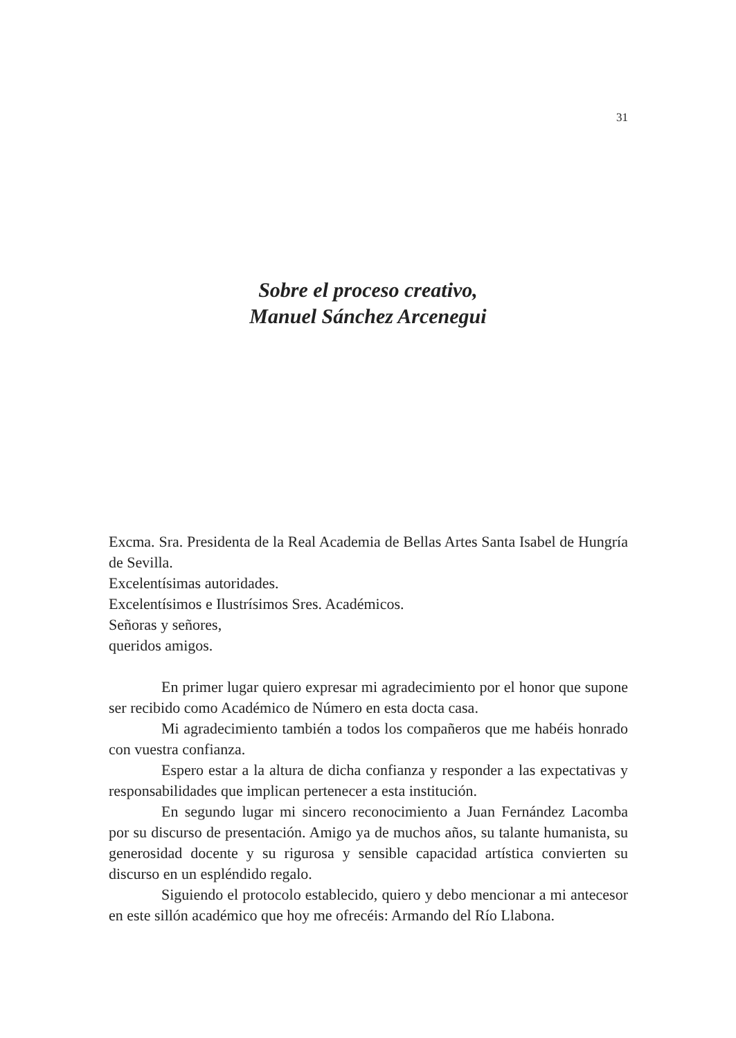31
Sobre el proceso creativo,
Manuel Sánchez Arcenegui
Excma. Sra. Presidenta de la Real Academia de Bellas Artes Santa Isabel de Hungría de Sevilla.
Excelentísimas autoridades.
Excelentísimos e Ilustrísimos Sres. Académicos.
Señoras y señores,
queridos amigos.
En primer lugar quiero expresar mi agradecimiento por el honor que supone ser recibido como Académico de Número en esta docta casa.
Mi agradecimiento también a todos los compañeros que me habéis honrado con vuestra confianza.
Espero estar a la altura de dicha confianza y responder a las expectativas y responsabilidades que implican pertenecer a esta institución.
En segundo lugar mi sincero reconocimiento a Juan Fernández Lacomba por su discurso de presentación. Amigo ya de muchos años, su talante humanista, su generosidad docente y su rigurosa y sensible capacidad artística convierten su discurso en un espléndido regalo.
Siguiendo el protocolo establecido, quiero y debo mencionar a mi antecesor en este sillón académico que hoy me ofrecéis: Armando del Río Llabona.